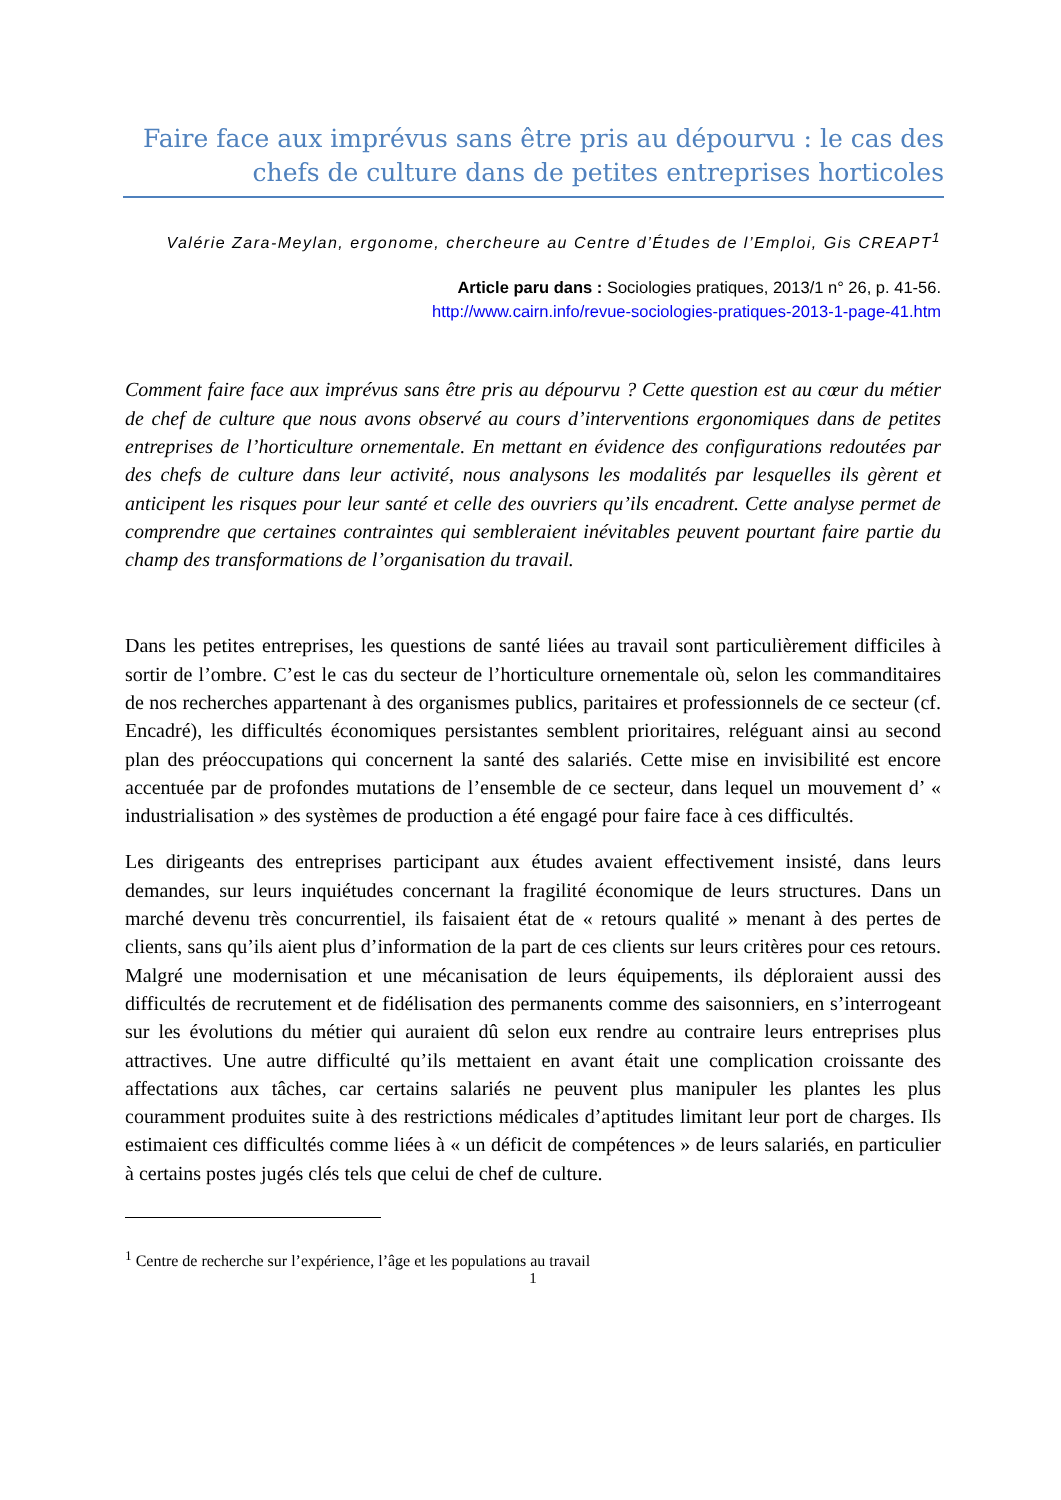Faire face aux imprévus sans être pris au dépourvu : le cas des chefs de culture dans de petites entreprises horticoles
Valérie Zara-Meylan, ergonome, chercheure au Centre d’Études de l’Emploi, Gis CREAPT<sup>1</sup>
Article paru dans : Sociologies pratiques, 2013/1 n° 26, p. 41-56.
http://www.cairn.info/revue-sociologies-pratiques-2013-1-page-41.htm
Comment faire face aux imprévus sans être pris au dépourvu ? Cette question est au cœur du métier de chef de culture que nous avons observé au cours d’interventions ergonomiques dans de petites entreprises de l’horticulture ornementale. En mettant en évidence des configurations redoutées par des chefs de culture dans leur activité, nous analysons les modalités par lesquelles ils gèrent et anticipent les risques pour leur santé et celle des ouvriers qu’ils encadrent. Cette analyse permet de comprendre que certaines contraintes qui sembleraient inévitables peuvent pourtant faire partie du champ des transformations de l’organisation du travail.
Dans les petites entreprises, les questions de santé liées au travail sont particulièrement difficiles à sortir de l’ombre. C’est le cas du secteur de l’horticulture ornementale où, selon les commanditaires de nos recherches appartenant à des organismes publics, paritaires et professionnels de ce secteur (cf. Encadré), les difficultés économiques persistantes semblent prioritaires, reléguant ainsi au second plan des préoccupations qui concernent la santé des salariés. Cette mise en invisibilité est encore accentuée par de profondes mutations de l’ensemble de ce secteur, dans lequel un mouvement d’ « industrialisation » des systèmes de production a été engagé pour faire face à ces difficultés.
Les dirigeants des entreprises participant aux études avaient effectivement insisté, dans leurs demandes, sur leurs inquiétudes concernant la fragilité économique de leurs structures. Dans un marché devenu très concurrentiel, ils faisaient état de « retours qualité » menant à des pertes de clients, sans qu’ils aient plus d’information de la part de ces clients sur leurs critères pour ces retours. Malgré une modernisation et une mécanisation de leurs équipements, ils déploraient aussi des difficultés de recrutement et de fidélisation des permanents comme des saisonniers, en s’interrogeant sur les évolutions du métier qui auraient dû selon eux rendre au contraire leurs entreprises plus attractives. Une autre difficulté qu’ils mettaient en avant était une complication croissante des affectations aux tâches, car certains salariés ne peuvent plus manipuler les plantes les plus couramment produites suite à des restrictions médicales d’aptitudes limitant leur port de charges. Ils estimaient ces difficultés comme liées à « un déficit de compétences » de leurs salariés, en particulier à certains postes jugés clés tels que celui de chef de culture.
<sup>1</sup> Centre de recherche sur l’expérience, l’âge et les populations au travail
1